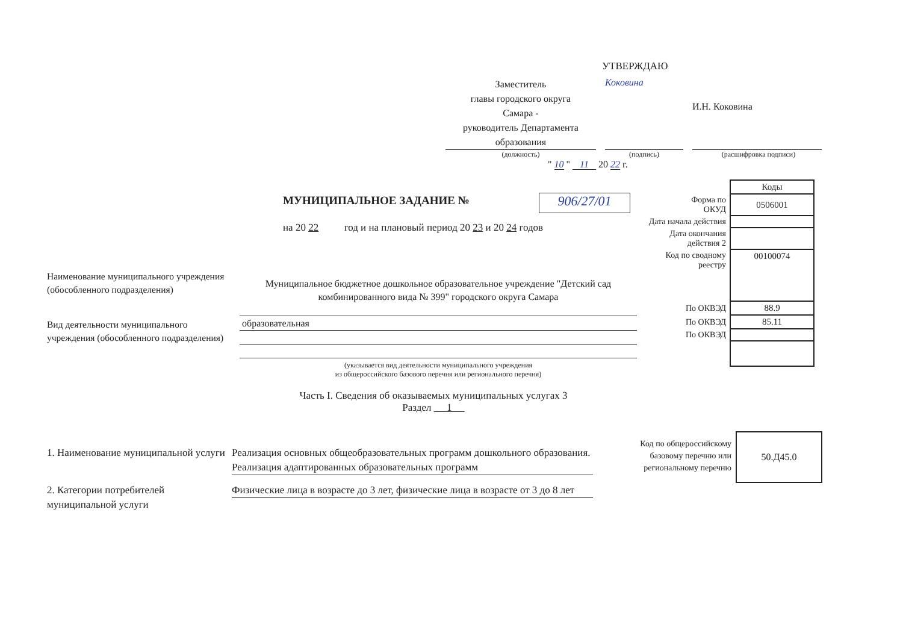УТВЕРЖДАЮ
Заместитель
главы городского округа
Самара -
руководитель Департамента
образования
Коковина
И.Н. Коковина
(должность) (подпись) (расшифровка подписи)
" 10 " 11 20 22 г.
МУНИЦИПАЛЬНОЕ ЗАДАНИЕ № 906/27/01
на 20 22 год и на плановый период 20 23 и 20 24 годов
| | Коды |
| Форма по ОКУД | 0506001 |
| Дата начала действия | |
| Дата окончания действия 2 | |
| Код по сводному реестру | 00100074 |
| По ОКВЭД | 88.9 |
| По ОКВЭД | 85.11 |
| По ОКВЭД | |
Наименование муниципального учреждения (обособленного подразделения)
Муниципальное бюджетное дошкольное образовательное учреждение "Детский сад комбинированного вида № 399" городского округа Самара
Вид деятельности муниципального учреждения (обособленного подразделения)
образовательная
(указывается вид деятельности муниципального учреждения
из общероссийского базового перечня или регионального перечня)
Часть I. Сведения об оказываемых муниципальных услугах 3
Раздел 1
Код по общероссийскому базовому перечню или региональному перечню
50.Д45.0
1. Наименование муниципальной услуги
Реализация основных общеобразовательных программ дошкольного образования. Реализация адаптированных образовательных программ
2. Категории потребителей муниципальной услуги
Физические лица в возрасте до 3 лет, физические лица в возрасте от 3 до 8 лет